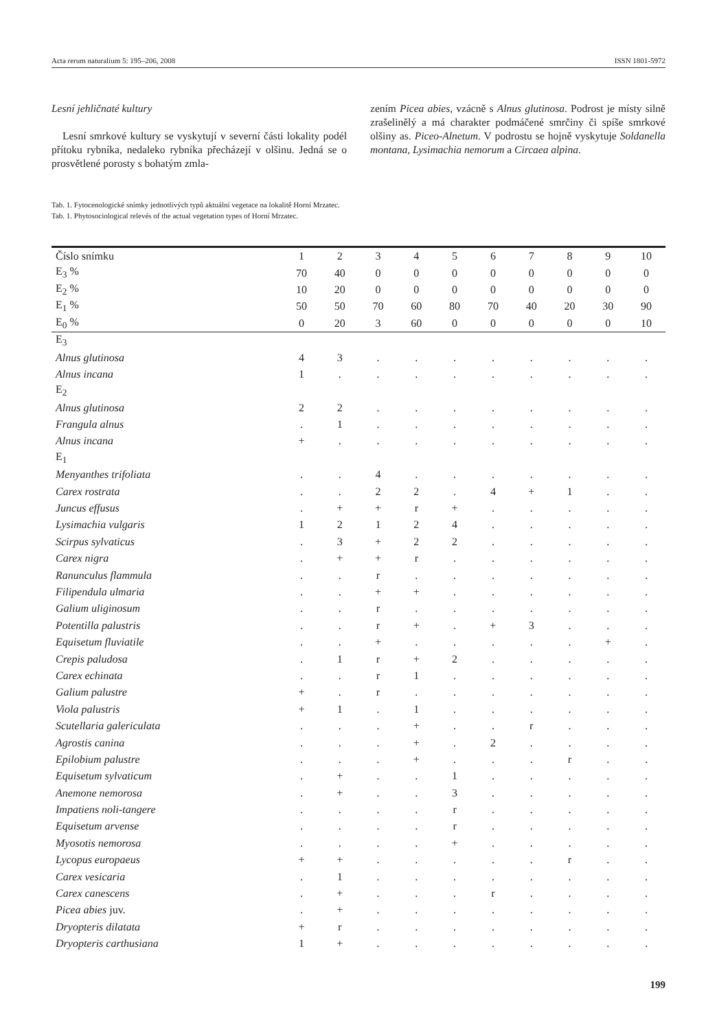Acta rerum naturalium 5: 195–206, 2008 ISSN 1801-5972
Lesní jehličnaté kultury
Lesní smrkové kultury se vyskytují v severní části lokality podél přítoku rybníka, nedaleko rybníka přecházejí v olšinu. Jedná se o prosvětlené porosty s bohatým zmla-
zením Picea abies, vzácně s Alnus glutinosa. Podrost je místy silně zrašelinělý a má charakter podmáčené smrčiny či spíše smrkové olšiny as. Piceo-Alnetum. V podrostu se hojně vyskytuje Soldanella montana, Lysimachia nemorum a Circaea alpina.
Tab. 1. Fytocenologické snímky jednotlivých typů aktuální vegetace na lokalitě Horní Mrzatec.
Tab. 1. Phytosociological relevés of the actual vegetation types of Horní Mrzatec.
| Číslo snímku | 1 | 2 | 3 | 4 | 5 | 6 | 7 | 8 | 9 | 10 |
| E<sub>3</sub> % | 70 | 40 | 0 | 0 | 0 | 0 | 0 | 0 | 0 | 0 |
| E<sub>2</sub> % | 10 | 20 | 0 | 0 | 0 | 0 | 0 | 0 | 0 | 0 |
| E<sub>1</sub> % | 50 | 50 | 70 | 60 | 80 | 70 | 40 | 20 | 30 | 90 |
| E<sub>0</sub> % | 0 | 20 | 3 | 60 | 0 | 0 | 0 | 0 | 0 | 10 |
| E<sub>3</sub> | | | | | | | | | | |
| Alnus glutinosa | 4 | 3 | . | . | . | . | . | . | . | . |
| Alnus incana | 1 | . | . | . | . | . | . | . | . | . |
| E<sub>2</sub> | | | | | | | | | | |
| Alnus glutinosa | 2 | 2 | . | . | . | . | . | . | . | . |
| Frangula alnus | . | 1 | . | . | . | . | . | . | . | . |
| Alnus incana | + | . | . | . | . | . | . | . | . | . |
| E<sub>1</sub> | | | | | | | | | | |
| Menyanthes trifoliata | . | . | 4 | . | . | . | . | . | . | . |
| Carex rostrata | . | . | 2 | 2 | . | 4 | + | 1 | . | . |
| Juncus effusus | . | + | + | r | + | . | . | . | . | . |
| Lysimachia vulgaris | 1 | 2 | 1 | 2 | 4 | . | . | . | . | . |
| Scirpus sylvaticus | . | 3 | + | 2 | 2 | . | . | . | . | . |
| Carex nigra | . | + | + | r | . | . | . | . | . | . |
| Ranunculus flammula | . | . | r | . | . | . | . | . | . | . |
| Filipendula ulmaria | . | . | + | + | . | . | . | . | . | . |
| Galium uliginosum | . | . | r | . | . | . | . | . | . | . |
| Potentilla palustris | . | . | r | + | . | + | 3 | . | . | . |
| Equisetum fluviatile | . | . | + | . | . | . | . | . | + | . |
| Crepis paludosa | . | 1 | r | + | 2 | . | . | . | . | . |
| Carex echinata | . | . | r | 1 | . | . | . | . | . | . |
| Galium palustre | + | . | r | . | . | . | . | . | . | . |
| Viola palustris | + | 1 | . | 1 | . | . | . | . | . | . |
| Scutellaria galericulata | . | . | . | + | . | . | r | . | . | . |
| Agrostis canina | . | . | . | + | . | 2 | . | . | . | . |
| Epilobium palustre | . | . | . | + | . | . | . | r | . | . |
| Equisetum sylvaticum | . | + | . | . | 1 | . | . | . | . | . |
| Anemone nemorosa | . | + | . | . | 3 | . | . | . | . | . |
| Impatiens noli-tangere | . | . | . | . | r | . | . | . | . | . |
| Equisetum arvense | . | . | . | . | r | . | . | . | . | . |
| Myosotis nemorosa | . | . | . | . | + | . | . | . | . | . |
| Lycopus europaeus | + | + | . | . | . | . | . | r | . | . |
| Carex vesicaria | . | 1 | . | . | . | . | . | . | . | . |
| Carex canescens | . | + | . | . | . | r | . | . | . | . |
| Picea abies juv. | . | + | . | . | . | . | . | . | . | . |
| Dryopteris dilatata | + | r | . | . | . | . | . | . | . | . |
| Dryopteris carthusiana | 1 | + | . | . | . | . | . | . | . | . |
199